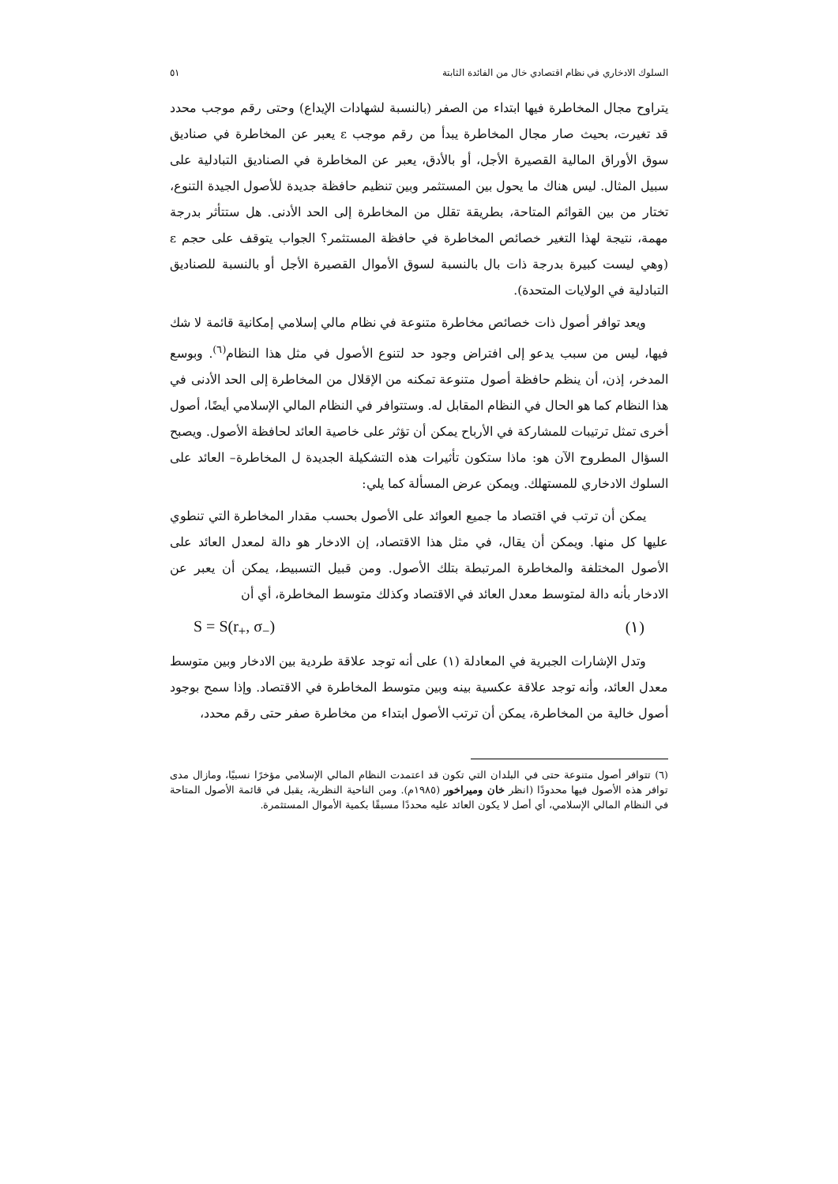السلوك الادخاري في نظام اقتصادي خال من الفائدة الثابتة ٥١
يتراوح مجال المخاطرة فيها ابتداء من الصفر (بالنسبة لشهادات الإيداع) وحتى رقم موجب محدد قد تغيرت، بحيث صار مجال المخاطرة يبدأ من رقم موجب ε يعبر عن المخاطرة في صناديق سوق الأوراق المالية القصيرة الأجل، أو بالأدق، يعبر عن المخاطرة في الصناديق التبادلية على سبيل المثال. ليس هناك ما يحول بين المستثمر وبين تنظيم حافظة جديدة للأصول الجيدة التنوع، تختار من بين القوائم المتاحة، بطريقة تقلل من المخاطرة إلى الحد الأدنى. هل ستتأثر بدرجة مهمة، نتيجة لهذا التغير خصائص المخاطرة في حافظة المستثمر؟ الجواب يتوقف على حجم ε (وهي ليست كبيرة بدرجة ذات بال بالنسبة لسوق الأموال القصيرة الأجل أو بالنسبة للصناديق التبادلية في الولايات المتحدة).
ويعد توافر أصول ذات خصائص مخاطرة متنوعة في نظام مالي إسلامي إمكانية قائمة لا شك فيها، ليس من سبب يدعو إلى افتراض وجود حد لتنوع الأصول في مثل هذا النظام<sup>(٦)</sup>. وبوسع المدخر، إذن، أن ينظم حافظة أصول متنوعة تمكنه من الإقلال من المخاطرة إلى الحد الأدنى في هذا النظام كما هو الحال في النظام المقابل له. وستتوافر في النظام المالي الإسلامي أيضًا، أصول أخرى تمثل ترتيبات للمشاركة في الأرباح يمكن أن تؤثر على خاصية العائد لحافظة الأصول. ويصبح السؤال المطروح الآن هو: ماذا ستكون تأثيرات هذه التشكيلة الجديدة ل المخاطرة– العائد على السلوك الادخاري للمستهلك. ويمكن عرض المسألة كما يلي:
يمكن أن ترتب في اقتصاد ما جميع العوائد على الأصول بحسب مقدار المخاطرة التي تنطوي عليها كل منها. ويمكن أن يقال، في مثل هذا الاقتصاد، إن الادخار هو دالة لمعدل العائد على الأصول المختلفة والمخاطرة المرتبطة بتلك الأصول. ومن قبيل التسبيط، يمكن أن يعبر عن الادخار بأنه دالة لمتوسط معدل العائد في الاقتصاد وكذلك متوسط المخاطرة، أي أن
S = S(r<sub>+</sub>, σ<sub>−</sub>) (١)
وتدل الإشارات الجبرية في المعادلة (١) على أنه توجد علاقة طردية بين الادخار وبين متوسط معدل العائد، وأنه توجد علاقة عكسية بينه وبين متوسط المخاطرة في الاقتصاد. وإذا سمح بوجود أصول خالية من المخاطرة، يمكن أن ترتب الأصول ابتداء من مخاطرة صفر حتى رقم محدد،
(٦) تتوافر أصول متنوعة حتى في البلدان التي تكون قد اعتمدت النظام المالي الإسلامي مؤخرًا نسبيًا، ومازال مدى توافر هذه الأصول فيها محدودًا (انظر خان وميراخور (١٩٨٥م). ومن الناحية النظرية، يقبل في قائمة الأصول المتاحة في النظام المالي الإسلامي، أي أصل لا يكون العائد عليه محددًا مسبقًا بكمية الأموال المستثمرة.